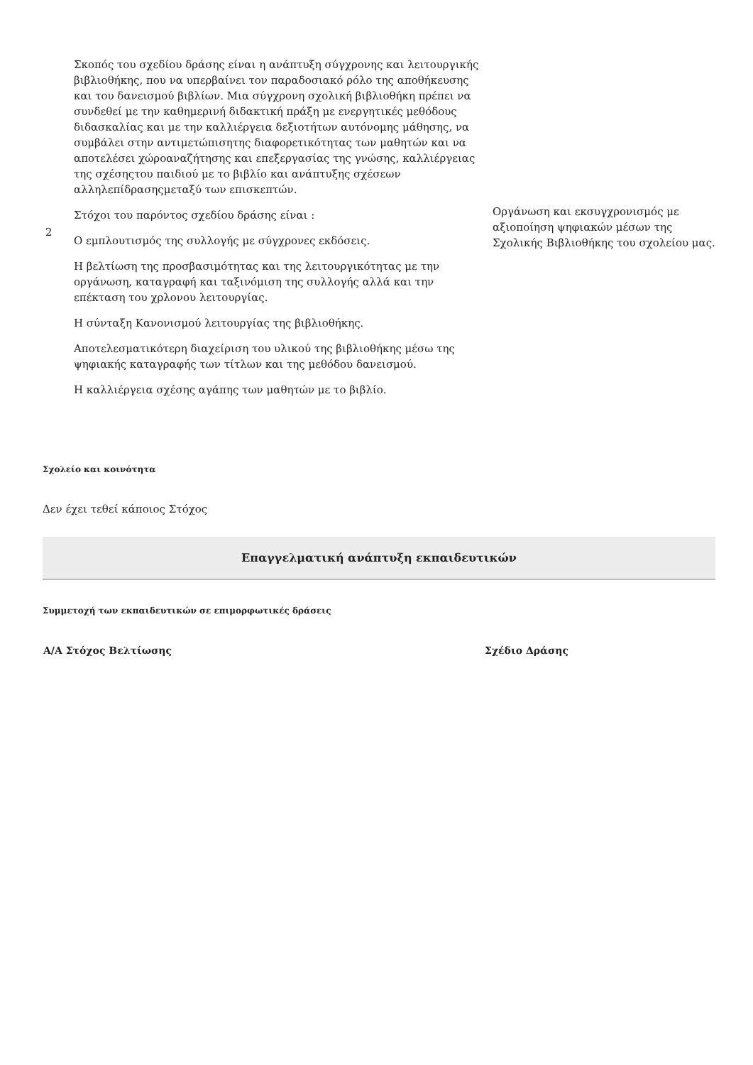| 2 | Σκοπός του σχεδίου δράσης είναι η ανάπτυξη σύγχρονης και λειτουργικής βιβλιοθήκης, που να υπερβαίνει τον παραδοσιακό ρόλο της αποθήκευσης και του δανεισμού βιβλίων. Μια σύγχρονη σχολική βιβλιοθήκη πρέπει να συνδεθεί με την καθημερινή διδακτική πράξη με ενεργητικές μεθόδους διδασκαλίας και με την καλλιέργεια δεξιοτήτων αυτόνομης μάθησης, να συμβάλει στην αντιμετώπισητης διαφορετικότητας των μαθητών και να αποτελέσει χώροαναζήτησης και επεξεργασίας της γνώσης, καλλιέργειας της σχέσηςτου παιδιού με το βιβλίο και ανάπτυξης σχέσεων αλληλεπίδρασηςμεταξύ των επισκεπτών. Στόχοι του παρόντος σχεδίου δράσης είναι : Ο εμπλουτισμός της συλλογής με σύγχρονες εκδόσεις. Η βελτίωση της προσβασιμότητας και της λειτουργικότητας με την οργάνωση, καταγραφή και ταξινόμιση της συλλογής αλλά και την επέκταση του χρλονου λειτουργίας. Η σύνταξη Κανονισμού λειτουργίας της βιβλιοθήκης. Αποτελεσματικότερη διαχείριση του υλικού της βιβλιοθήκης μέσω της ψηφιακής καταγραφής των τίτλων και της μεθόδου δανεισμού. Η καλλιέργεια σχέσης αγάπης των μαθητών με το βιβλίο. | Οργάνωση και εκσυγχρονισμός με αξιοποίηση ψηφιακών μέσων της Σχολικής Βιβλιοθήκης του σχολείου μας. |
Σχολείο και κοινότητα
Δεν έχει τεθεί κάποιος Στόχος
Επαγγελματική ανάπτυξη εκπαιδευτικών
Συμμετοχή των εκπαιδευτικών σε επιμορφωτικές δράσεις
| Α/Α Στόχος Βελτίωσης | Σχέδιο Δράσης |
| --- | --- |